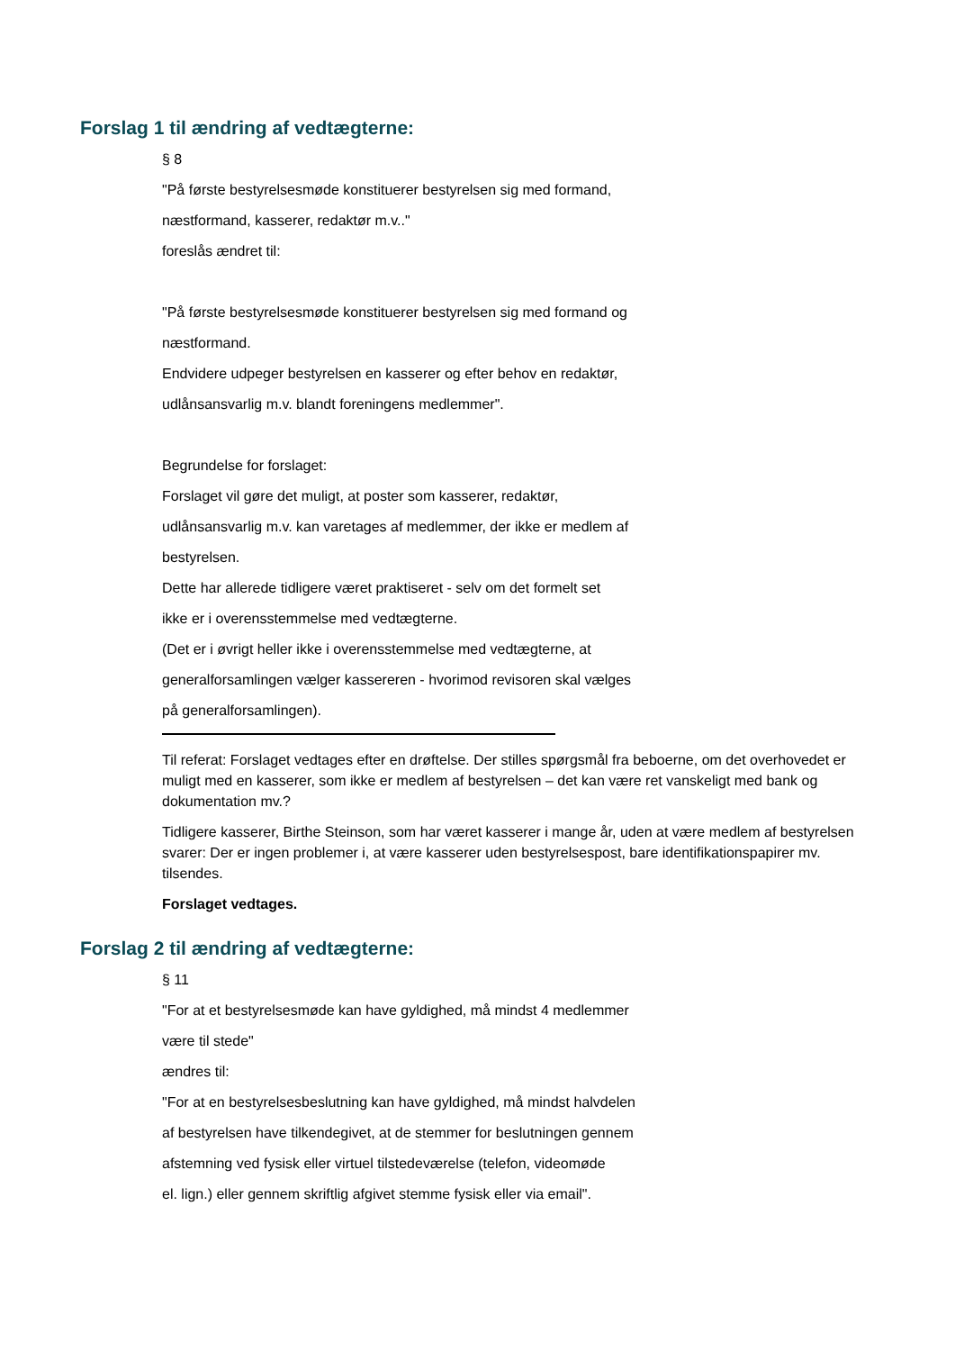Forslag 1 til ændring af vedtægterne:
§ 8
"På første bestyrelsesmøde konstituerer bestyrelsen sig med formand,
næstformand, kasserer, redaktør m.v.."
foreslås ændret til:
"På første bestyrelsesmøde konstituerer bestyrelsen sig med formand og
næstformand.
Endvidere udpeger bestyrelsen en kasserer og efter behov en redaktør,
udlånsansvarlig m.v. blandt foreningens medlemmer".
Begrundelse for forslaget:
Forslaget vil gøre det muligt, at poster som kasserer, redaktør,
udlånsansvarlig m.v. kan varetages af medlemmer, der ikke er medlem af
bestyrelsen.
Dette har allerede tidligere været praktiseret - selv om det formelt set
ikke er i overensstemmelse med vedtægterne.
(Det er i øvrigt heller ikke i overensstemmelse med vedtægterne, at
generalforsamlingen vælger kassereren - hvorimod revisoren skal vælges
på generalforsamlingen).
Til referat: Forslaget vedtages efter en drøftelse. Der stilles spørgsmål fra beboerne, om det overhovedet er muligt med en kasserer, som ikke er medlem af bestyrelsen – det kan være ret vanskeligt med bank og dokumentation mv.?
Tidligere kasserer, Birthe Steinson, som har været kasserer i mange år, uden at være medlem af bestyrelsen svarer: Der er ingen problemer i, at være kasserer uden bestyrelsespost, bare identifikationspapirer mv. tilsendes.
Forslaget vedtages.
Forslag 2 til ændring af vedtægterne:
§ 11
"For at et bestyrelsesmøde kan have gyldighed, må mindst 4 medlemmer
være til stede"
ændres til:
"For at en bestyrelsesbeslutning kan have gyldighed, må mindst halvdelen
af bestyrelsen have tilkendegivet, at de stemmer for beslutningen gennem
afstemning ved fysisk eller virtuel tilstedeværelse (telefon, videomøde
el. lign.) eller gennem skriftlig afgivet stemme fysisk eller via email".